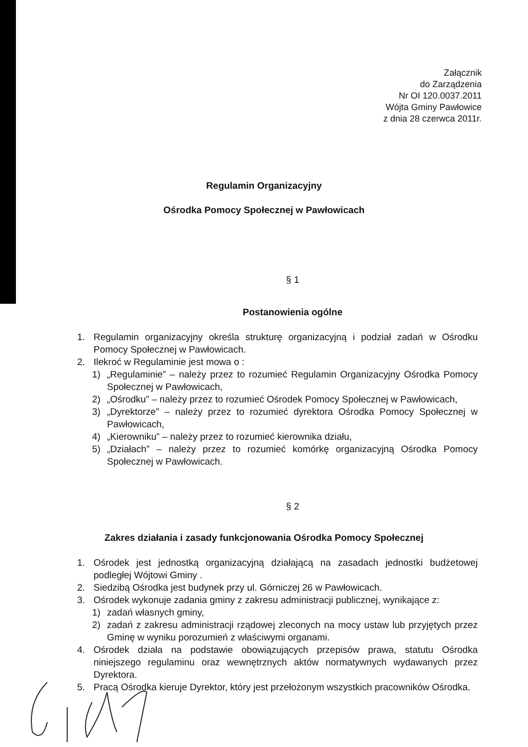Załącznik
do Zarządzenia
Nr OI 120.0037.2011
Wójta Gminy Pawłowice
z dnia 28 czerwca 2011r.
Regulamin Organizacyjny
Ośrodka Pomocy Społecznej w Pawłowicach
§ 1
Postanowienia ogólne
1. Regulamin organizacyjny określa strukturę organizacyjną i podział zadań w Ośrodku Pomocy Społecznej w Pawłowicach.
2. Ilekroć w Regulaminie jest mowa o :
1) „Regulaminie” – należy przez to rozumieć Regulamin Organizacyjny Ośrodka Pomocy Społecznej w Pawłowicach,
2) „Ośrodku” – należy przez to rozumieć Ośrodek Pomocy Społecznej w Pawłowicach,
3) „Dyrektorze” – należy przez to rozumieć dyrektora Ośrodka Pomocy Społecznej w Pawłowicach,
4) „Kierowniku” – należy przez to rozumieć kierownika działu,
5) „Działach” – należy przez to rozumieć komórkę organizacyjną Ośrodka Pomocy Społecznej w Pawłowicach.
§ 2
Zakres działania i zasady funkcjonowania Ośrodka Pomocy Społecznej
1. Ośrodek jest jednostką organizacyjną działającą na zasadach jednostki budżetowej podległej Wójtowi Gminy .
2. Siedzibą Ośrodka jest budynek przy ul. Górniczej 26 w Pawłowicach.
3. Ośrodek wykonuje zadania gminy z zakresu administracji publicznej, wynikające z:
1) zadań własnych gminy,
2) zadań z zakresu administracji rządowej zleconych na mocy ustaw lub przyjętych przez Gminę w wyniku porozumień z właściwymi organami.
4. Ośrodek działa na podstawie obowiązujących przepisów prawa, statutu Ośrodka niniejszego regulaminu oraz wewnętrznych aktów normatywnych wydawanych przez Dyrektora.
5. Pracą Ośrodka kieruje Dyrektor, który jest przełożonym wszystkich pracowników Ośrodka.